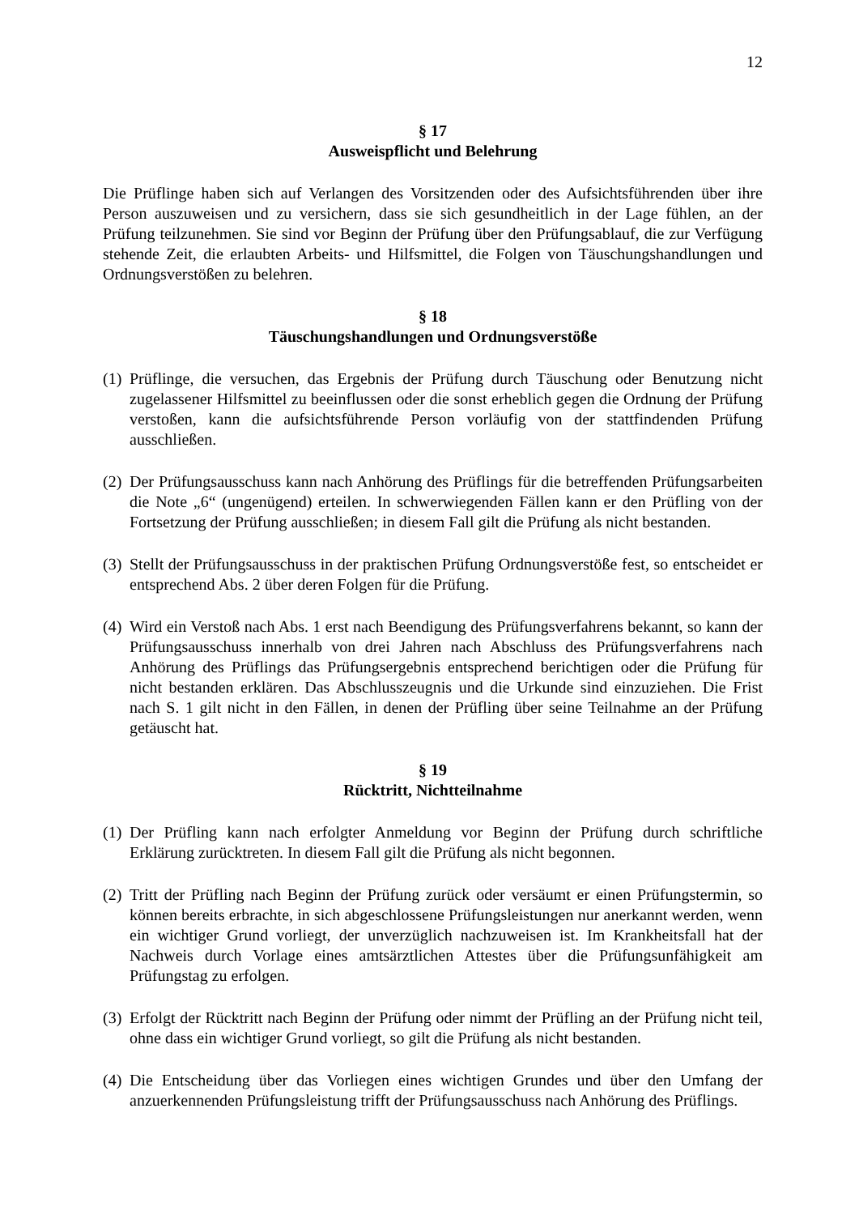12
§ 17
Ausweispflicht und Belehrung
Die Prüflinge haben sich auf Verlangen des Vorsitzenden oder des Aufsichtsführenden über ihre Person auszuweisen und zu versichern, dass sie sich gesundheitlich in der Lage fühlen, an der Prüfung teilzunehmen. Sie sind vor Beginn der Prüfung über den Prüfungsablauf, die zur Verfügung stehende Zeit, die erlaubten Arbeits- und Hilfsmittel, die Folgen von Täuschungshandlungen und Ordnungsverstößen zu belehren.
§ 18
Täuschungshandlungen und Ordnungsverstöße
(1) Prüflinge, die versuchen, das Ergebnis der Prüfung durch Täuschung oder Benutzung nicht zugelassener Hilfsmittel zu beeinflussen oder die sonst erheblich gegen die Ordnung der Prüfung verstoßen, kann die aufsichtsführende Person vorläufig von der stattfindenden Prüfung ausschließen.
(2) Der Prüfungsausschuss kann nach Anhörung des Prüflings für die betreffenden Prüfungsarbeiten die Note „6“ (ungenügend) erteilen. In schwerwiegenden Fällen kann er den Prüfling von der Fortsetzung der Prüfung ausschließen; in diesem Fall gilt die Prüfung als nicht bestanden.
(3) Stellt der Prüfungsausschuss in der praktischen Prüfung Ordnungsverstöße fest, so entscheidet er entsprechend Abs. 2 über deren Folgen für die Prüfung.
(4) Wird ein Verstoß nach Abs. 1 erst nach Beendigung des Prüfungsverfahrens bekannt, so kann der Prüfungsausschuss innerhalb von drei Jahren nach Abschluss des Prüfungsverfahrens nach Anhörung des Prüflings das Prüfungsergebnis entsprechend berichtigen oder die Prüfung für nicht bestanden erklären. Das Abschlusszeugnis und die Urkunde sind einzuziehen. Die Frist nach S. 1 gilt nicht in den Fällen, in denen der Prüfling über seine Teilnahme an der Prüfung getäuscht hat.
§ 19
Rücktritt, Nichtteilnahme
(1) Der Prüfling kann nach erfolgter Anmeldung vor Beginn der Prüfung durch schriftliche Erklärung zurücktreten. In diesem Fall gilt die Prüfung als nicht begonnen.
(2) Tritt der Prüfling nach Beginn der Prüfung zurück oder versäumt er einen Prüfungstermin, so können bereits erbrachte, in sich abgeschlossene Prüfungsleistungen nur anerkannt werden, wenn ein wichtiger Grund vorliegt, der unverzüglich nachzuweisen ist. Im Krankheitsfall hat der Nachweis durch Vorlage eines amtsärztlichen Attestes über die Prüfungsunfähigkeit am Prüfungstag zu erfolgen.
(3) Erfolgt der Rücktritt nach Beginn der Prüfung oder nimmt der Prüfling an der Prüfung nicht teil, ohne dass ein wichtiger Grund vorliegt, so gilt die Prüfung als nicht bestanden.
(4) Die Entscheidung über das Vorliegen eines wichtigen Grundes und über den Umfang der anzuerkennenden Prüfungsleistung trifft der Prüfungsausschuss nach Anhörung des Prüflings.